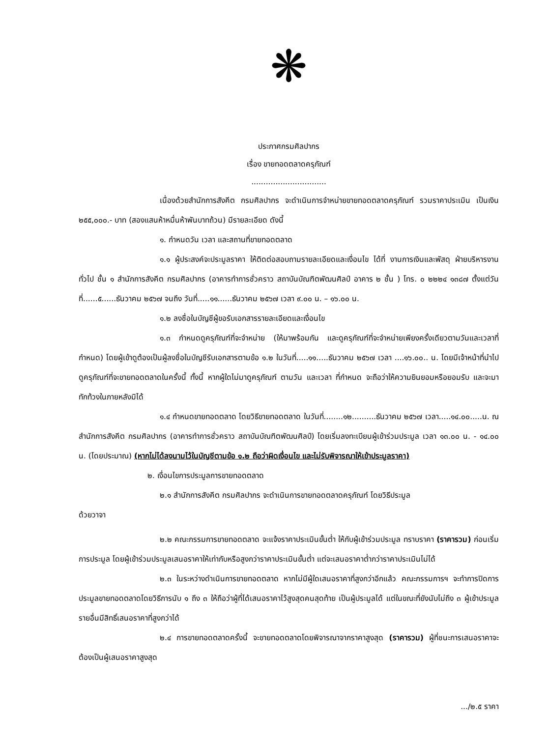❋
ประกาศกรมศิลปากร
เรื่อง ขายทอดตลาดครุภัณฑ์
...............................
เนื่องด้วยสำนักการสังคีต กรมศิลปากร จะดำเนินการจำหน่ายขายทอดตลาดครุภัณฑ์ รวมราคาประเมิน เป็นเงิน ๒๕๕,๐๐๐.- บาท (สองแสนห้าหมื่นห้าพันบาทถ้วน) มีรายละเอียด ดังนี้
๑. กำหนดวัน เวลา และสถานที่ขายทอดตลาด
๑.๑ ผู้ประสงค์จะประมูลราคา ให้ติดต่อสอบถามรายละเอียดและเงื่อนไข ได้ที่ งานการเงินและพัสดุ ฝ่ายบริหารงานทั่วไป ชั้น ๑ สำนักการสังคีต กรมศิลปากร (อาคารทำการชั่วคราว สถาบันบัณฑิตพัฒนศิลป์ อาคาร ๒ ชั้น ) โทร. ๐ ๒๒๒๔ ๑๓๘๗ ตั้งแต่วันที่......๕......ธันวาคม ๒๕๖๗ จนถึง วันที่.....๑๑......ธันวาคม ๒๕๖๗ เวลา ๙.๐๐ น. – ๑๖.๐๐ น.
๑.๒ ลงชื่อในบัญชีผู้ขอรับเอกสารรายละเอียดและเงื่อนไข
๑.๓ กำหนดดูครุภัณฑ์ที่จะจำหน่าย (ให้มาพร้อมกัน และดูครุภัณฑ์ที่จะจำหน่ายเพียงครั้งเดียวตามวันและเวลาที่กำหนด) โดยผู้เข้าดูต้องเป็นผู้ลงชื่อในบัญชีรับเอกสารตามข้อ ๑.๒ ในวันที่.....๑๑.....ธันวาคม ๒๕๖๗ เวลา ....๑๖.๐๐.. น. โดยมีเจ้าหน้าที่นำไปดูครุภัณฑ์ที่จะขายทอดตลาดในครั้งนี้ ทั้งนี้ หากผู้ใดไม่มาดูครุภัณฑ์ ตามวัน และเวลา ที่กำหนด จะถือว่าให้ความยินยอมหรือยอมรับ และจะมาทักท้วงในภายหลังมิได้
๑.๔ กำหนดขายทอดตลาด โดยวิธีขายทอดตลาด ในวันที่........๑๒..........ธันวาคม ๒๕๖๗ เวลา.....๑๔.๐๐.....น. ณ สำนักการสังคีต กรมศิลปากร (อาคารทำการชั่วคราว สถาบันบัณฑิตพัฒนศิลป์) โดยเริ่มลงทะเบียนผู้เข้าร่วมประมูล เวลา ๑๓.๐๐ น. - ๑๔.๐๐ น. (โดยประมาณ) (หากไม่ได้ลงนามไว้ในบัญชีตามข้อ ๑.๒ ถือว่าผิดเงื่อนไข และไม่รับพิจารณาให้เข้าประมูลราคา)
๒. เงื่อนไขการประมูลการขายทอดตลาด
๒.๑ สำนักการสังคีต กรมศิลปากร จะดำเนินการขายทอดตลาดครุภัณฑ์ โดยวิธีประมูล
ด้วยวาจา
๒.๒ คณะกรรมการขายทอดตลาด จะแจ้งราคาประเมินขั้นต่ำ ให้กับผู้เข้าร่วมประมูล ทราบราคา (ราคารวม) ก่อนเริ่มการประมูล โดยผู้เข้าร่วมประมูลเสนอราคาให้เท่ากับหรือสูงกว่าราคาประเมินขั้นต่ำ แต่จะเสนอราคาต่ำกว่าราคาประเมินไม่ได้
๒.๓ ในระหว่างดำเนินการขายทอดตลาด หากไม่มีผู้ใดเสนอราคาที่สูงกว่าอีกแล้ว คณะกรรมการฯ จะทำการปิดการประมูลขายทอดตลาดโดยวิธีการนับ ๑ ถึง ๓ ให้ถือว่าผู้ที่ได้เสนอราคาไว้สูงสุดคนสุดท้าย เป็นผู้ประมูลได้ แต่ในขณะที่ยังนับไม่ถึง ๓ ผู้เข้าประมูลรายอื่นมีสิทธิ์เสนอราคาที่สูงกว่าได้
๒.๔ การขายทอดตลาดครั้งนี้ จะขายทอดตลาดโดยพิจารณาจากราคาสูงสุด (ราคารวม) ผู้ที่ชนะการเสนอราคาจะต้องเป็นผู้เสนอราคาสูงสุด
.../๒.๕ ราคา